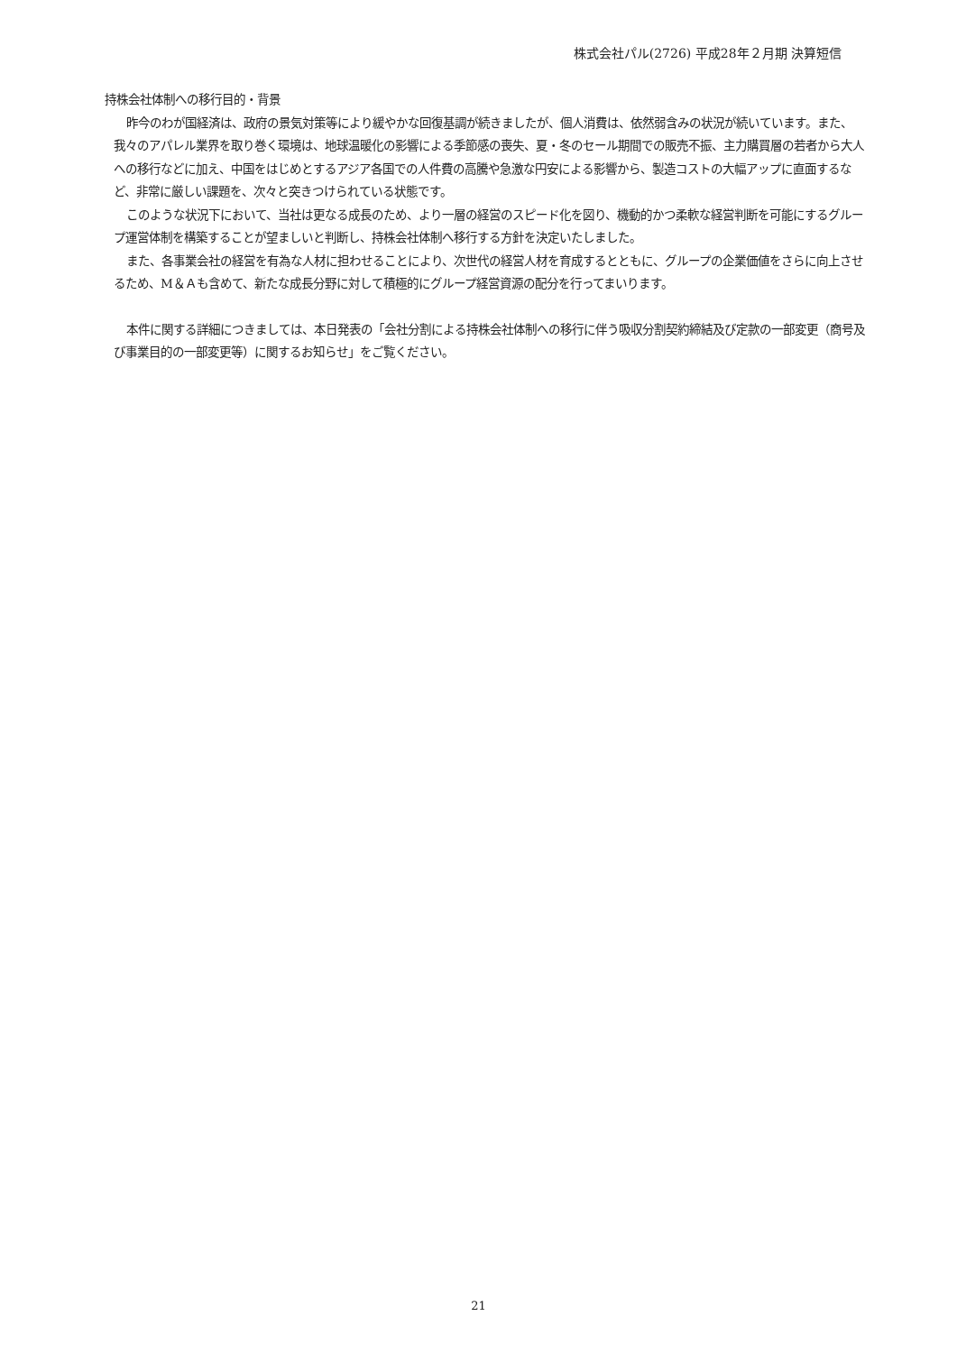株式会社パル(2726) 平成28年２月期 決算短信
持株会社体制への移行目的・背景
昨今のわが国経済は、政府の景気対策等により緩やかな回復基調が続きましたが、個人消費は、依然弱含みの状況が続いています。また、我々のアパレル業界を取り巻く環境は、地球温暖化の影響による季節感の喪失、夏・冬のセール期間での販売不振、主力購買層の若者から大人への移行などに加え、中国をはじめとするアジア各国での人件費の高騰や急激な円安による影響から、製造コストの大幅アップに直面するなど、非常に厳しい課題を、次々と突きつけられている状態です。
このような状況下において、当社は更なる成長のため、より一層の経営のスピード化を図り、機動的かつ柔軟な経営判断を可能にするグループ運営体制を構築することが望ましいと判断し、持株会社体制へ移行する方針を決定いたしました。
また、各事業会社の経営を有為な人材に担わせることにより、次世代の経営人材を育成するとともに、グループの企業価値をさらに向上させるため、M＆Ａも含めて、新たな成長分野に対して積極的にグループ経営資源の配分を行ってまいります。
本件に関する詳細につきましては、本日発表の「会社分割による持株会社体制への移行に伴う吸収分割契約締結及び定款の一部変更（商号及び事業目的の一部変更等）に関するお知らせ」をご覧ください。
21